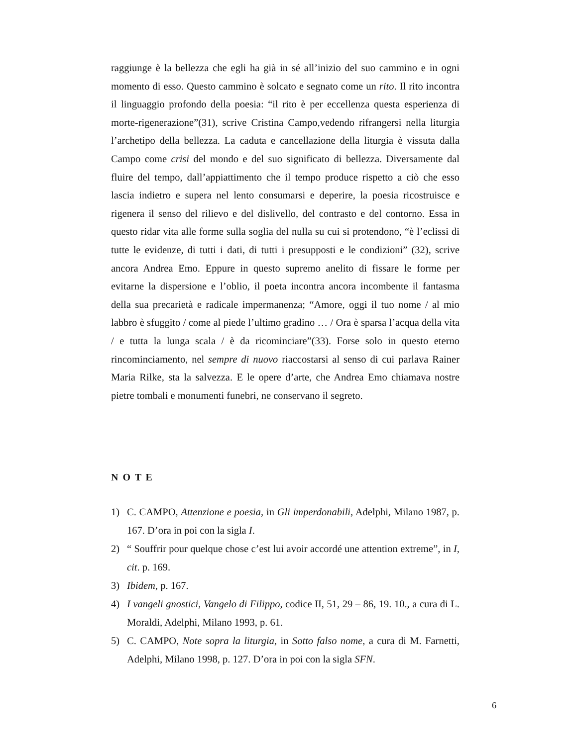raggiunge è la bellezza che egli ha già in sé all’inizio del suo cammino e in ogni momento di esso. Questo cammino è solcato e segnato come un rito. Il rito incontra il linguaggio profondo della poesia: “il rito è per eccellenza questa esperienza di morte-rigenerazione”(31), scrive Cristina Campo,vedendo rifrangersi nella liturgia l’archetipo della bellezza. La caduta e cancellazione della liturgia è vissuta dalla Campo come crisi del mondo e del suo significato di bellezza. Diversamente dal fluire del tempo, dall’appiattimento che il tempo produce rispetto a ciò che esso lascia indietro e supera nel lento consumarsi e deperire, la poesia ricostruisce e rigenera il senso del rilievo e del dislivello, del contrasto e del contorno. Essa in questo ridar vita alle forme sulla soglia del nulla su cui si protendono, “è l’eclissi di tutte le evidenze, di tutti i dati, di tutti i presupposti e le condizioni” (32), scrive ancora Andrea Emo. Eppure in questo supremo anelito di fissare le forme per evitarne la dispersione e l’oblio, il poeta incontra ancora incombente il fantasma della sua precarietà e radicale impermanenza; “Amore, oggi il tuo nome / al mio labbro è sfuggito / come al piede l’ultimo gradino … / Ora è sparsa l’acqua della vita / e tutta la lunga scala / è da ricominciare”(33). Forse solo in questo eterno rincominciamento, nel sempre di nuovo riaccostarsi al senso di cui parlava Rainer Maria Rilke, sta la salvezza. E le opere d’arte, che Andrea Emo chiamava nostre pietre tombali e monumenti funebri, ne conservano il segreto.
N O T E
1) C. CAMPO, Attenzione e poesia, in Gli imperdonabili, Adelphi, Milano 1987, p. 167. D’ora in poi con la sigla I.
2) “ Souffrir pour quelque chose c’est lui avoir accordé une attention extreme”, in I, cit. p. 169.
3) Ibidem, p. 167.
4) I vangeli gnostici, Vangelo di Filippo, codice II, 51, 29 – 86, 19. 10., a cura di L. Moraldi, Adelphi, Milano 1993, p. 61.
5) C. CAMPO, Note sopra la liturgia, in Sotto falso nome, a cura di M. Farnetti, Adelphi, Milano 1998, p. 127. D’ora in poi con la sigla SFN.
6